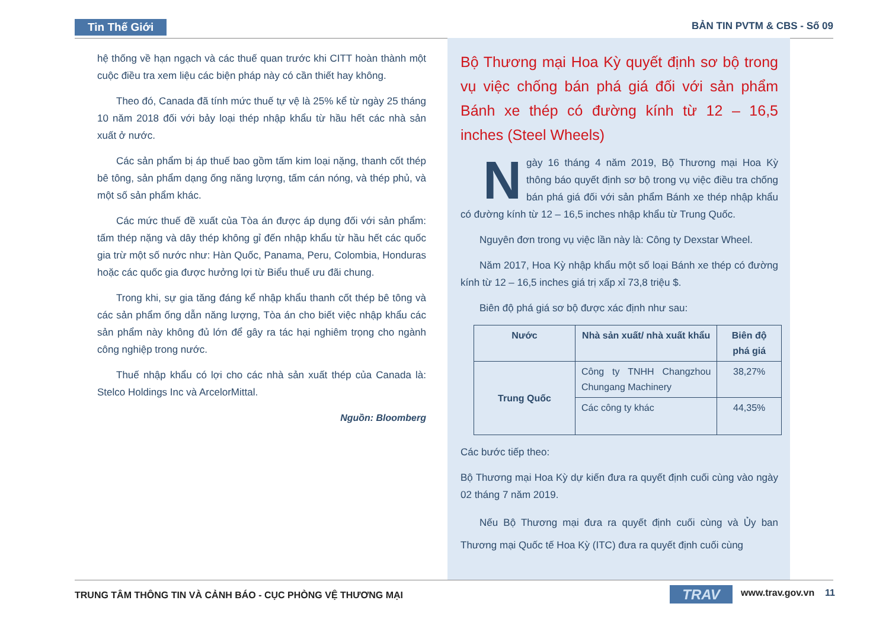Tin Thế Giới BẢN TIN PVTM & CBS - Số 09
hệ thống về hạn ngạch và các thuế quan trước khi CITT hoàn thành một cuộc điều tra xem liệu các biện pháp này có cần thiết hay không.
Theo đó, Canada đã tính mức thuế tự vệ là 25% kể từ ngày 25 tháng 10 năm 2018 đối với bảy loại thép nhập khẩu từ hầu hết các nhà sản xuất ở nước.
Các sản phẩm bị áp thuế bao gồm tấm kim loại nặng, thanh cốt thép bê tông, sản phẩm dạng ống năng lượng, tấm cán nóng, và thép phủ, và một số sản phẩm khác.
Các mức thuế đề xuất của Tòa án được áp dụng đối với sản phẩm: tấm thép nặng và dây thép không gỉ đến nhập khẩu từ hầu hết các quốc gia trừ một số nước như: Hàn Quốc, Panama, Peru, Colombia, Honduras hoặc các quốc gia được hưởng lợi từ Biểu thuế ưu đãi chung.
Trong khi, sự gia tăng đáng kể nhập khẩu thanh cốt thép bê tông và các sản phẩm ống dẫn năng lượng, Tòa án cho biết việc nhập khẩu các sản phẩm này không đủ lớn để gây ra tác hại nghiêm trọng cho ngành công nghiệp trong nước.
Thuế nhập khẩu có lợi cho các nhà sản xuất thép của Canada là: Stelco Holdings Inc và ArcelorMittal.
Nguồn: Bloomberg
Bộ Thương mại Hoa Kỳ quyết định sơ bộ trong vụ việc chống bán phá giá đối với sản phẩm Bánh xe thép có đường kính từ 12 – 16,5 inches (Steel Wheels)
Ngày 16 tháng 4 năm 2019, Bộ Thương mại Hoa Kỳ thông báo quyết định sơ bộ trong vụ việc điều tra chống bán phá giá đối với sản phẩm Bánh xe thép nhập khẩu có đường kính từ 12 – 16,5 inches nhập khẩu từ Trung Quốc.
Nguyên đơn trong vụ việc lần này là: Công ty Dexstar Wheel.
Năm 2017, Hoa Kỳ nhập khẩu một số loại Bánh xe thép có đường kính từ 12 – 16,5 inches giá trị xấp xỉ 73,8 triệu $.
Biên độ phá giá sơ bộ được xác định như sau:
| Nước | Nhà sản xuất/ nhà xuất khẩu | Biên độ phá giá |
| --- | --- | --- |
| Trung Quốc | Công ty TNHH Changzhou Chungang Machinery | 38,27% |
| | Các công ty khác | 44,35% |
Các bước tiếp theo:
Bộ Thương mại Hoa Kỳ dự kiến đưa ra quyết định cuối cùng vào ngày 02 tháng 7 năm 2019.
Nếu Bộ Thương mại đưa ra quyết định cuối cùng và Ủy ban Thương mại Quốc tế Hoa Kỳ (ITC) đưa ra quyết định cuối cùng
TRUNG TÂM THÔNG TIN VÀ CẢNH BÁO - CỤC PHÒNG VỆ THƯƠNG MẠI
TRAV www.trav.gov.vn 11